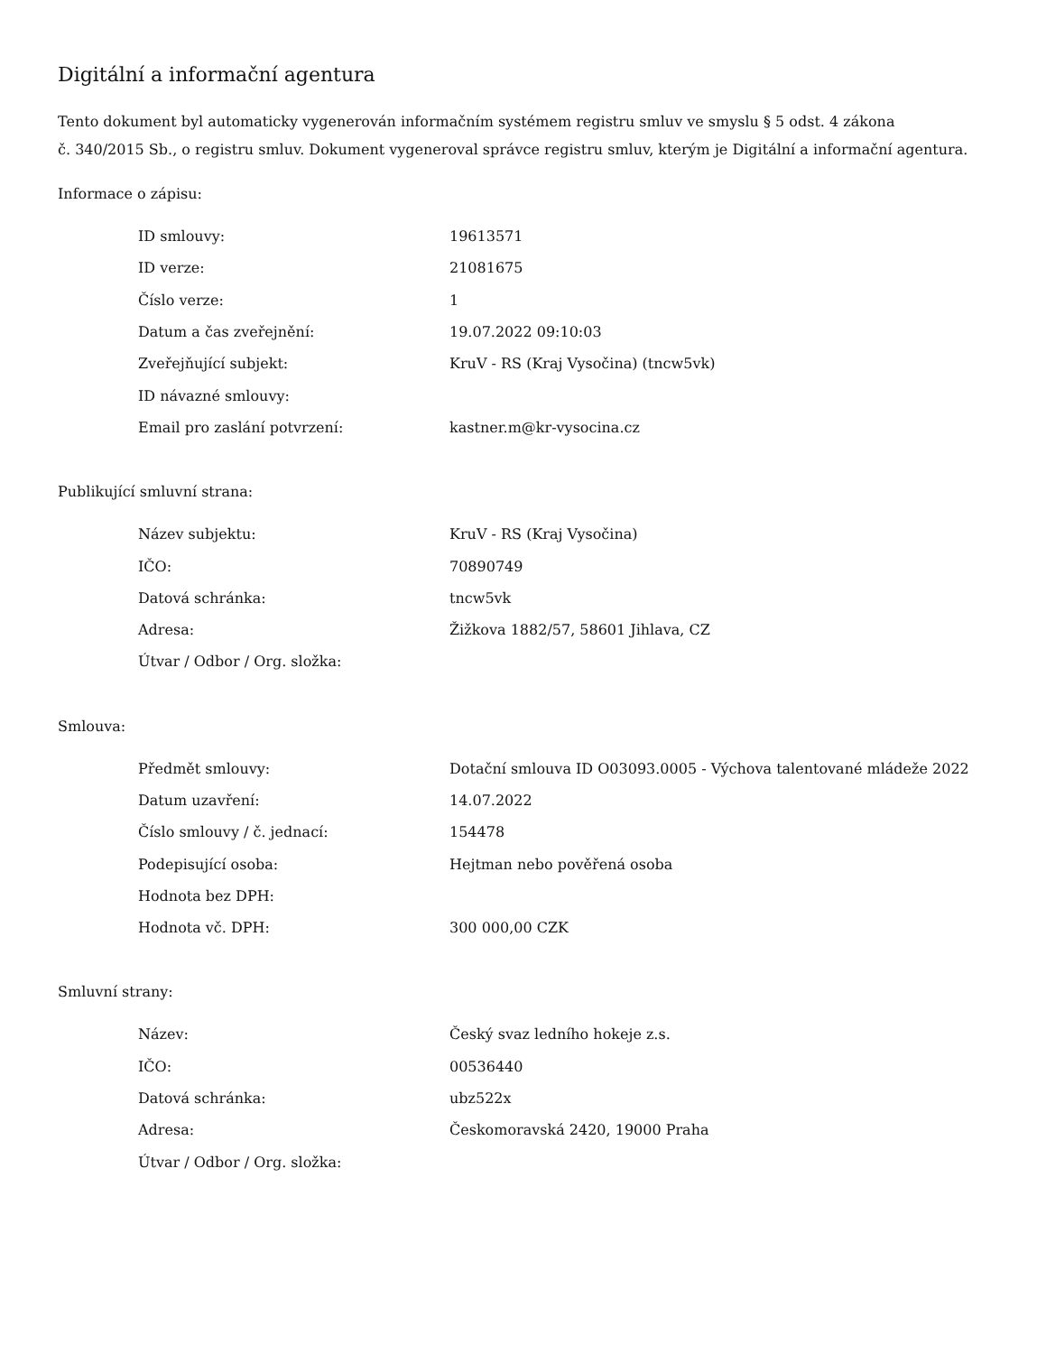Digitální a informační agentura
Tento dokument byl automaticky vygenerován informačním systémem registru smluv ve smyslu § 5 odst. 4 zákona
č. 340/2015 Sb., o registru smluv. Dokument vygeneroval správce registru smluv, kterým je Digitální a informační agentura.
Informace o zápisu:
| ID smlouvy: | 19613571 |
| ID verze: | 21081675 |
| Číslo verze: | 1 |
| Datum a čas zveřejnění: | 19.07.2022 09:10:03 |
| Zveřejňující subjekt: | KruV - RS (Kraj Vysočina) (tncw5vk) |
| ID návazné smlouvy: | |
| Email pro zaslání potvrzení: | kastner.m@kr-vysocina.cz |
Publikující smluvní strana:
| Název subjektu: | KruV - RS (Kraj Vysočina) |
| IČO: | 70890749 |
| Datová schránka: | tncw5vk |
| Adresa: | Žižkova 1882/57, 58601 Jihlava, CZ |
| Útvar / Odbor / Org. složka: | |
Smlouva:
| Předmět smlouvy: | Dotační smlouva ID O03093.0005 - Výchova talentované mládeže 2022 |
| Datum uzavření: | 14.07.2022 |
| Číslo smlouvy / č. jednací: | 154478 |
| Podepisující osoba: | Hejtman nebo pověřená osoba |
| Hodnota bez DPH: | |
| Hodnota vč. DPH: | 300 000,00 CZK |
Smluvní strany:
| Název: | Český svaz ledního hokeje z.s. |
| IČO: | 00536440 |
| Datová schránka: | ubz522x |
| Adresa: | Českomoravská 2420, 19000 Praha |
| Útvar / Odbor / Org. složka: | |